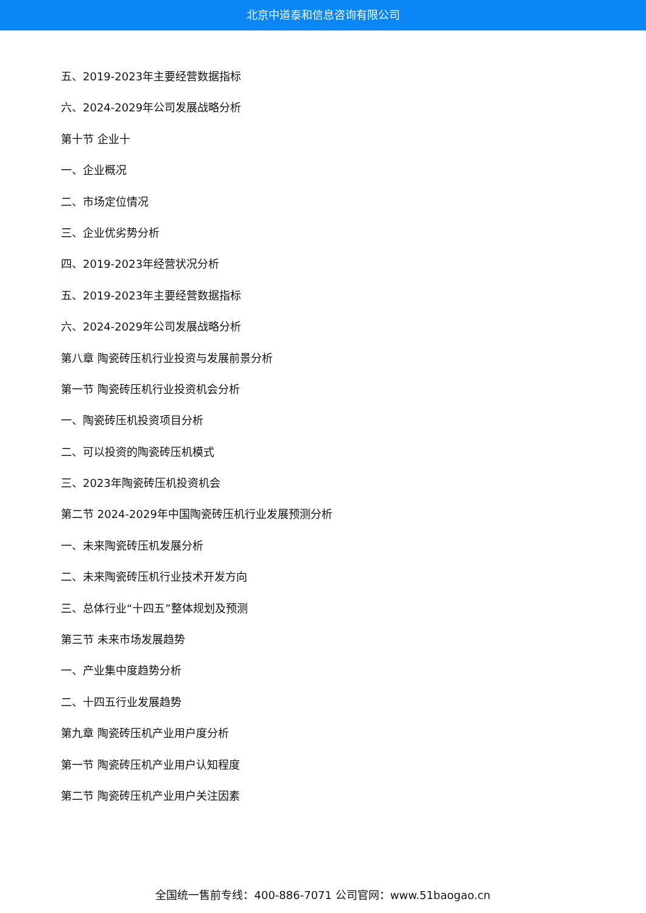北京中道泰和信息咨询有限公司
五、2019-2023年主要经营数据指标
六、2024-2029年公司发展战略分析
第十节 企业十
一、企业概况
二、市场定位情况
三、企业优劣势分析
四、2019-2023年经营状况分析
五、2019-2023年主要经营数据指标
六、2024-2029年公司发展战略分析
第八章 陶瓷砖压机行业投资与发展前景分析
第一节 陶瓷砖压机行业投资机会分析
一、陶瓷砖压机投资项目分析
二、可以投资的陶瓷砖压机模式
三、2023年陶瓷砖压机投资机会
第二节 2024-2029年中国陶瓷砖压机行业发展预测分析
一、未来陶瓷砖压机发展分析
二、未来陶瓷砖压机行业技术开发方向
三、总体行业“十四五”整体规划及预测
第三节 未来市场发展趋势
一、产业集中度趋势分析
二、十四五行业发展趋势
第九章 陶瓷砖压机产业用户度分析
第一节 陶瓷砖压机产业用户认知程度
第二节 陶瓷砖压机产业用户关注因素
全国统一售前专线：400-886-7071 公司官网：www.51baogao.cn